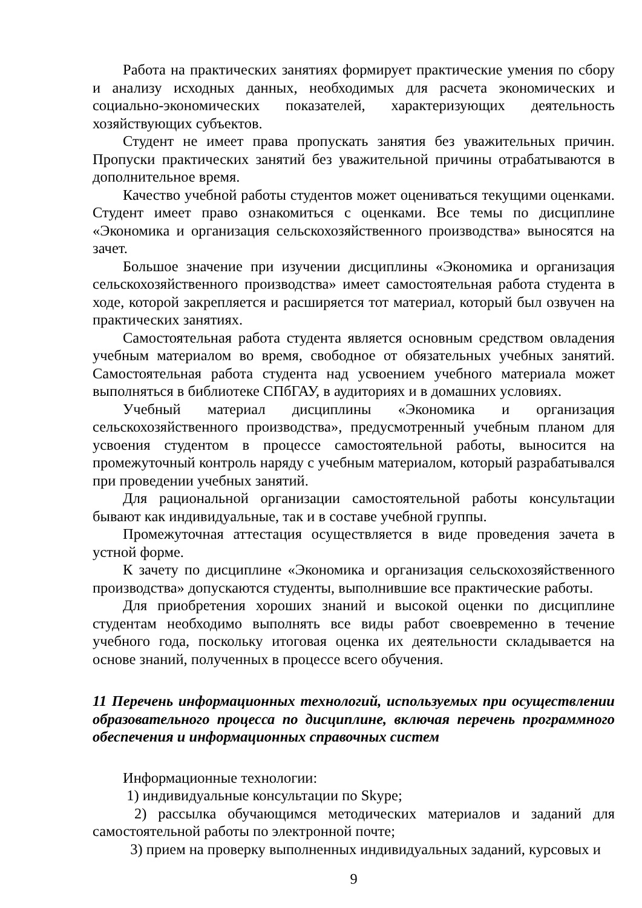Работа на практических занятиях формирует практические умения по сбору и анализу исходных данных, необходимых для расчета экономических и социально-экономических показателей, характеризующих деятельность хозяйствующих субъектов.
Студент не имеет права пропускать занятия без уважительных причин. Пропуски практических занятий без уважительной причины отрабатываются в дополнительное время.
Качество учебной работы студентов может оцениваться текущими оценками. Студент имеет право ознакомиться с оценками. Все темы по дисциплине «Экономика и организация сельскохозяйственного производства» выносятся на зачет.
Большое значение при изучении дисциплины «Экономика и организация сельскохозяйственного производства» имеет самостоятельная работа студента в ходе, которой закрепляется и расширяется тот материал, который был озвучен на практических занятиях.
Самостоятельная работа студента является основным средством овладения учебным материалом во время, свободное от обязательных учебных занятий. Самостоятельная работа студента над усвоением учебного материала может выполняться в библиотеке СПбГАУ, в аудиториях и в домашних условиях.
Учебный материал дисциплины «Экономика и организация сельскохозяйственного производства», предусмотренный учебным планом для усвоения студентом в процессе самостоятельной работы, выносится на промежуточный контроль наряду с учебным материалом, который разрабатывался при проведении учебных занятий.
Для рациональной организации самостоятельной работы консультации бывают как индивидуальные, так и в составе учебной группы.
Промежуточная аттестация осуществляется в виде проведения зачета в устной форме.
К зачету по дисциплине «Экономика и организация сельскохозяйственного производства» допускаются студенты, выполнившие все практические работы.
Для приобретения хороших знаний и высокой оценки по дисциплине студентам необходимо выполнять все виды работ своевременно в течение учебного года, поскольку итоговая оценка их деятельности складывается на основе знаний, полученных в процессе всего обучения.
11 Перечень информационных технологий, используемых при осуществлении образовательного процесса по дисциплине, включая перечень программного обеспечения и информационных справочных систем
Информационные технологии:
1) индивидуальные консультации по Skype;
2) рассылка обучающимся методических материалов и заданий для самостоятельной работы по электронной почте;
3) прием на проверку выполненных индивидуальных заданий, курсовых и
9